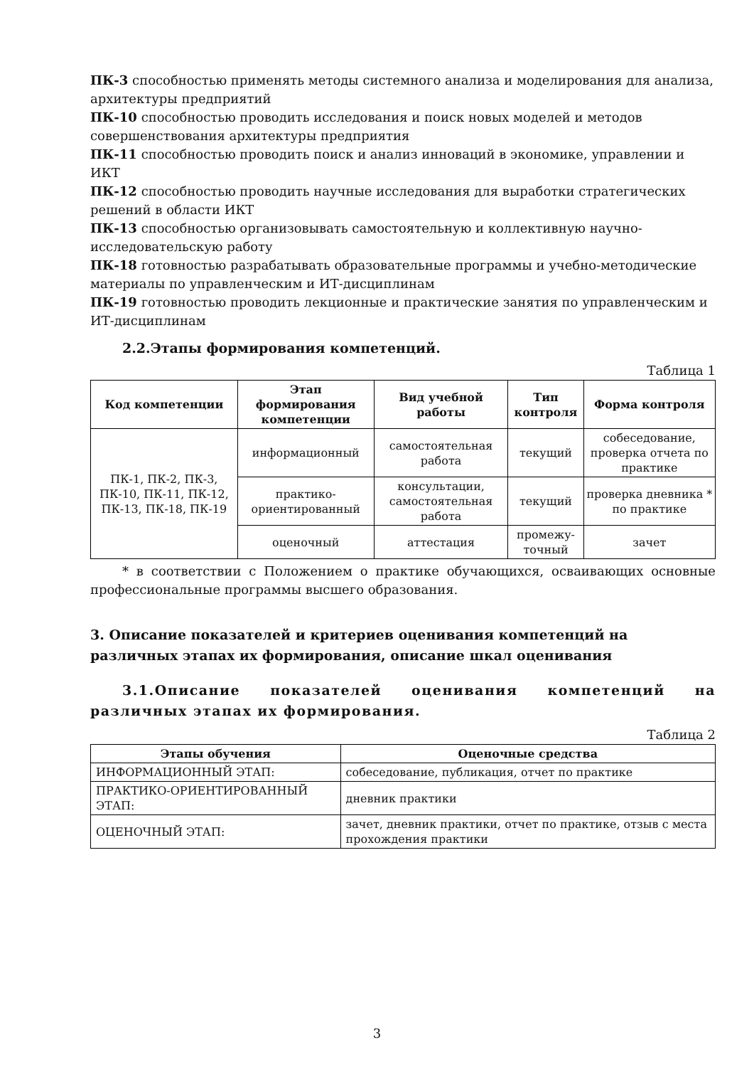ПК-3 способностью применять методы системного анализа и моделирования для анализа, архитектуры предприятий
ПК-10 способностью проводить исследования и поиск новых моделей и методов совершенствования архитектуры предприятия
ПК-11 способностью проводить поиск и анализ инноваций в экономике, управлении и ИКТ
ПК-12 способностью проводить научные исследования для выработки стратегических решений в области ИКТ
ПК-13 способностью организовывать самостоятельную и коллективную научно-исследовательскую работу
ПК-18 готовностью разрабатывать образовательные программы и учебно-методические материалы по управленческим и ИТ-дисциплинам
ПК-19 готовностью проводить лекционные и практические занятия по управленческим и ИТ-дисциплинам
2.2.Этапы формирования компетенций.
Таблица 1
| Код компетенции | Этап формирования компетенции | Вид учебной работы | Тип контроля | Форма контроля |
| --- | --- | --- | --- | --- |
| ПК-1, ПК-2, ПК-3, ПК-10, ПК-11, ПК-12, ПК-13, ПК-18, ПК-19 | информационный | самостоятельная работа | текущий | собеседование, проверка отчета по практике |
| | практико-ориентированный | консультации, самостоятельная работа | текущий | проверка дневника * по практике |
| | оценочный | аттестация | промежу-точный | зачет |
* в соответствии с Положением о практике обучающихся, осваивающих основные профессиональные программы высшего образования.
3. Описание показателей и критериев оценивания компетенций на различных этапах их формирования, описание шкал оценивания
3.1.Описание показателей оценивания компетенций на различных этапах их формирования.
Таблица 2
| Этапы обучения | Оценочные средства |
| --- | --- |
| ИНФОРМАЦИОННЫЙ ЭТАП: | собеседование, публикация, отчет по практике |
| ПРАКТИКО-ОРИЕНТИРОВАННЫЙ ЭТАП: | дневник практики |
| ОЦЕНОЧНЫЙ ЭТАП: | зачет, дневник практики, отчет по практике, отзыв с места прохождения практики |
3